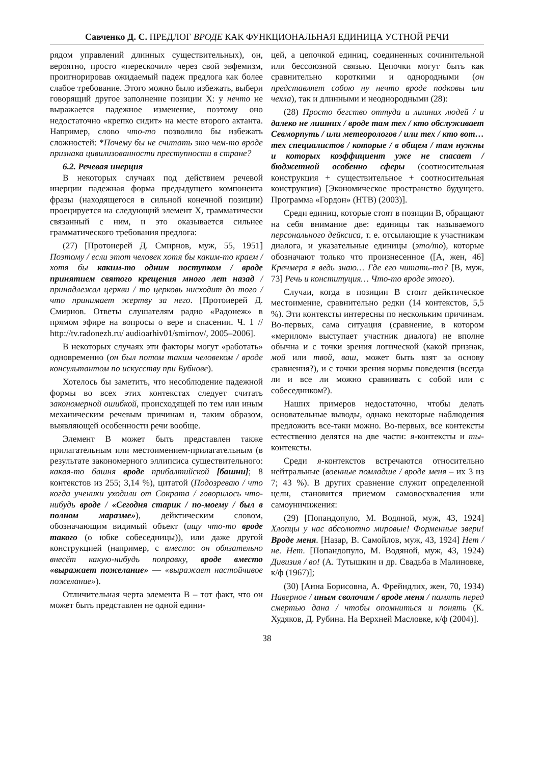Савченко Д. С. ПРЕДЛОГ ВРОДЕ КАК ФУНКЦИОНАЛЬНАЯ ЕДИНИЦА УСТНОЙ РЕЧИ
рядом управлений длинных существительных), он, вероятно, просто «перескочил» через свой эвфемизм, проигнорировав ожидаемый падеж предлога как более слабое требование. Этого можно было избежать, выбери говорящий другое заполнение позиции X: у нечто не выражается падежное изменение, поэтому оно недостаточно «крепко сидит» на месте второго актанта. Например, слово что-то позволило бы избежать сложностей: *Почему бы не считать это чем-то вроде признака цивилизованности преступности в стране?
6.2. Речевая инерция
В некоторых случаях под действием речевой инерции падежная форма предыдущего компонента фразы (находящегося в сильной конечной позиции) проецируется на следующий элемент X, грамматически связанный с ним, и это оказывается сильнее грамматического требования предлога:
(27) [Протоиерей Д. Смирнов, муж, 55, 1951] Поэтому / если этот человек хотя бы каким-то краем / хотя бы каким-то одним поступком / вроде принятием святого крещения много лет назад / принадлежал церкви / то церковь нисходит до того / что принимает жертву за него. [Протоиерей Д. Смирнов. Ответы слушателям радио «Радонеж» в прямом эфире на вопросы о вере и спасении. Ч. 1 // http://tv.radonezh.ru/ audioarhiv01/smirnov/, 2005–2006].
В некоторых случаях эти факторы могут «работать» одновременно (он был потом таким человеком / вроде консультантом по искусству при Бубнове).
Хотелось бы заметить, что несоблюдение падежной формы во всех этих контекстах следует считать закономерной ошибкой, происходящей по тем или иным механическим речевым причинам и, таким образом, выявляющей особенности речи вообще.
Элемент B может быть представлен также прилагательным или местоимением-прилагательным (в результате закономерного эллипсиса существительного: какая-то башня вроде прибалтийской [башни]; 8 контекстов из 255; 3,14 %), цитатой (Подозреваю / что когда ученики уходили от Сократа / говорилось что-нибудь вроде / «Сегодня старик / по-моему / был в полном маразме»), дейктическим словом, обозначающим видимый объект (ищу что-то вроде такого (о юбке собеседницы)), или даже другой конструкцией (например, с вместо: он обязательно внесёт какую-нибудь поправку, вроде вместо «выражает пожелание» — «выражает настойчивое пожелание»).
Отличительная черта элемента B – тот факт, что он может быть представлен не одной едини-
цей, а цепочкой единиц, соединенных сочинительной или бессоюзной связью. Цепочки могут быть как сравнительно короткими и однородными (он представляет собою ну нечто вроде подковы или чехла), так и длинными и неоднородными (28):
(28) Просто бегство оттуда и лишних людей / и далеко не лишних / вроде там тех / кто обслуживает Севморпуть / или метеорологов / или тех / кто вот… тех специалистов / которые / в общем / там нужны и которых коэффициент уже не спасает / бюджетной особенно сферы (соотносительная конструкция + существительное + соотносительная конструкция) [Экономическое пространство будущего. Программа «Гордон» (НТВ) (2003)].
Среди единиц, которые стоят в позиции B, обращают на себя внимание две: единицы так называемого персонального дейксиса, т. е. отсылающие к участникам диалога, и указательные единицы (это/то), которые обозначают только что произнесенное ([А, жен, 46] Кречмера я ведь знаю… Где его читать-то? [В, муж, 73] Речь и конституция… Что-то вроде этого).
Случаи, когда в позиции B стоит дейктическое местоимение, сравнительно редки (14 контекстов, 5,5 %). Эти контексты интересны по нескольким причинам. Во-первых, сама ситуация (сравнение, в котором «мерилом» выступает участник диалога) не вполне обычна и с точки зрения логической (какой признак, мой или твой, ваш, может быть взят за основу сравнения?), и с точки зрения нормы поведения (всегда ли и все ли можно сравнивать с собой или с собеседником?).
Наших примеров недостаточно, чтобы делать основательные выводы, однако некоторые наблюдения предложить все-таки можно. Во-первых, все контексты естественно делятся на две части: я-контексты и ты-контексты.
Среди я-контекстов встречаются относительно нейтральные (военные помладше / вроде меня – их 3 из 7; 43 %). В других сравнение служит определенной цели, становится приемом самовосхваления или самоуничижения:
(29) [Попандопуло, М. Водяной, муж, 43, 1924] Хлопцы у нас абсолютно мировые! Форменные звери! Вроде меня. [Назар, В. Самойлов, муж, 43, 1924] Нет / не. Нет. [Попандопуло, М. Водяной, муж, 43, 1924) Дивизия / во! (А. Тутышкин и др. Свадьба в Малиновке, к/ф (1967)];
(30) [Анна Борисовна, А. Фрейндлих, жен, 70, 1934) Наверное / иным сволочам / вроде меня / память перед смертью дана / чтобы опомниться и понять (К. Худяков, Д. Рубина. На Верхней Масловке, к/ф (2004)].
38